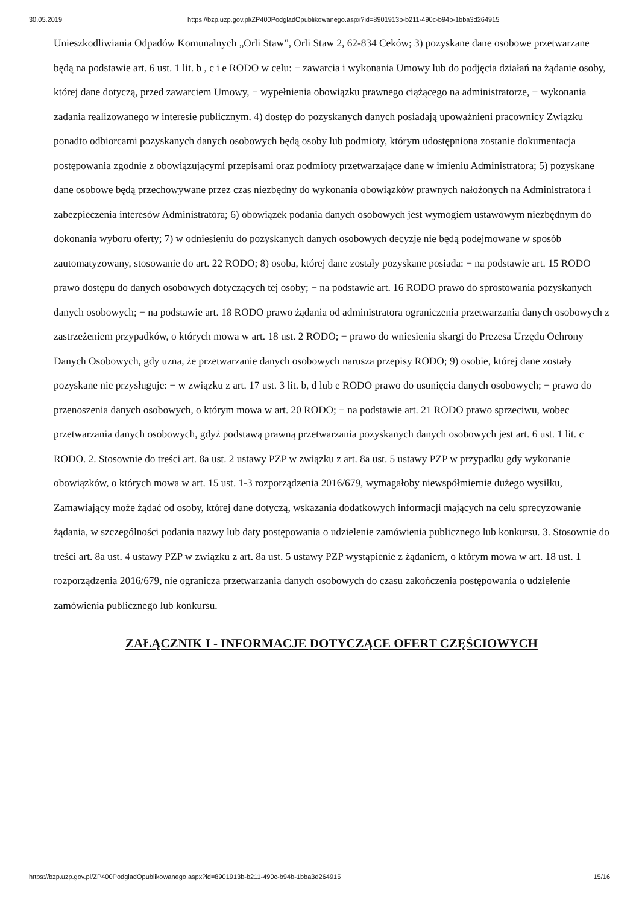30.05.2019 https://bzp.uzp.gov.pl/ZP400PodgladOpublikowanego.aspx?id=8901913b-b211-490c-b94b-1bba3d264915
Unieszkodliwiania Odpadów Komunalnych „Orli Staw”, Orli Staw 2, 62-834 Ceków; 3) pozyskane dane osobowe przetwarzane będą na podstawie art. 6 ust. 1 lit. b , c i e RODO w celu: − zawarcia i wykonania Umowy lub do podjęcia działań na żądanie osoby, której dane dotyczą, przed zawarciem Umowy, − wypełnienia obowiązku prawnego ciążącego na administratorze, − wykonania zadania realizowanego w interesie publicznym. 4) dostęp do pozyskanych danych posiadają upoważnieni pracownicy Związku ponadto odbiorcami pozyskanych danych osobowych będą osoby lub podmioty, którym udostępniona zostanie dokumentacja postępowania zgodnie z obowiązującymi przepisami oraz podmioty przetwarzające dane w imieniu Administratora; 5) pozyskane dane osobowe będą przechowywane przez czas niezbędny do wykonania obowiązków prawnych nałożonych na Administratora i zabezpieczenia interesów Administratora; 6) obowiązek podania danych osobowych jest wymogiem ustawowym niezbędnym do dokonania wyboru oferty; 7) w odniesieniu do pozyskanych danych osobowych decyzje nie będą podejmowane w sposób zautomatyzowany, stosowanie do art. 22 RODO; 8) osoba, której dane zostały pozyskane posiada: − na podstawie art. 15 RODO prawo dostępu do danych osobowych dotyczących tej osoby; − na podstawie art. 16 RODO prawo do sprostowania pozyskanych danych osobowych; − na podstawie art. 18 RODO prawo żądania od administratora ograniczenia przetwarzania danych osobowych z zastrzeżeniem przypadków, o których mowa w art. 18 ust. 2 RODO; − prawo do wniesienia skargi do Prezesa Urzędu Ochrony Danych Osobowych, gdy uzna, że przetwarzanie danych osobowych narusza przepisy RODO; 9) osobie, której dane zostały pozyskane nie przysługuje: − w związku z art. 17 ust. 3 lit. b, d lub e RODO prawo do usunięcia danych osobowych; − prawo do przenoszenia danych osobowych, o którym mowa w art. 20 RODO; − na podstawie art. 21 RODO prawo sprzeciwu, wobec przetwarzania danych osobowych, gdyż podstawą prawną przetwarzania pozyskanych danych osobowych jest art. 6 ust. 1 lit. c RODO. 2. Stosownie do treści art. 8a ust. 2 ustawy PZP w związku z art. 8a ust. 5 ustawy PZP w przypadku gdy wykonanie obowiązków, o których mowa w art. 15 ust. 1-3 rozporządzenia 2016/679, wymagałoby niewspółmiernie dużego wysiłku, Zamawiający może żądać od osoby, której dane dotyczą, wskazania dodatkowych informacji mających na celu sprecyzowanie żądania, w szczególności podania nazwy lub daty postępowania o udzielenie zamówienia publicznego lub konkursu. 3. Stosownie do treści art. 8a ust. 4 ustawy PZP w związku z art. 8a ust. 5 ustawy PZP wystąpienie z żądaniem, o którym mowa w art. 18 ust. 1 rozporządzenia 2016/679, nie ogranicza przetwarzania danych osobowych do czasu zakończenia postępowania o udzielenie zamówienia publicznego lub konkursu.
ZAŁĄCZNIK I - INFORMACJE DOTYCZĄCE OFERT CZĘŚCIOWYCH
https://bzp.uzp.gov.pl/ZP400PodgladOpublikowanego.aspx?id=8901913b-b211-490c-b94b-1bba3d264915 15/16